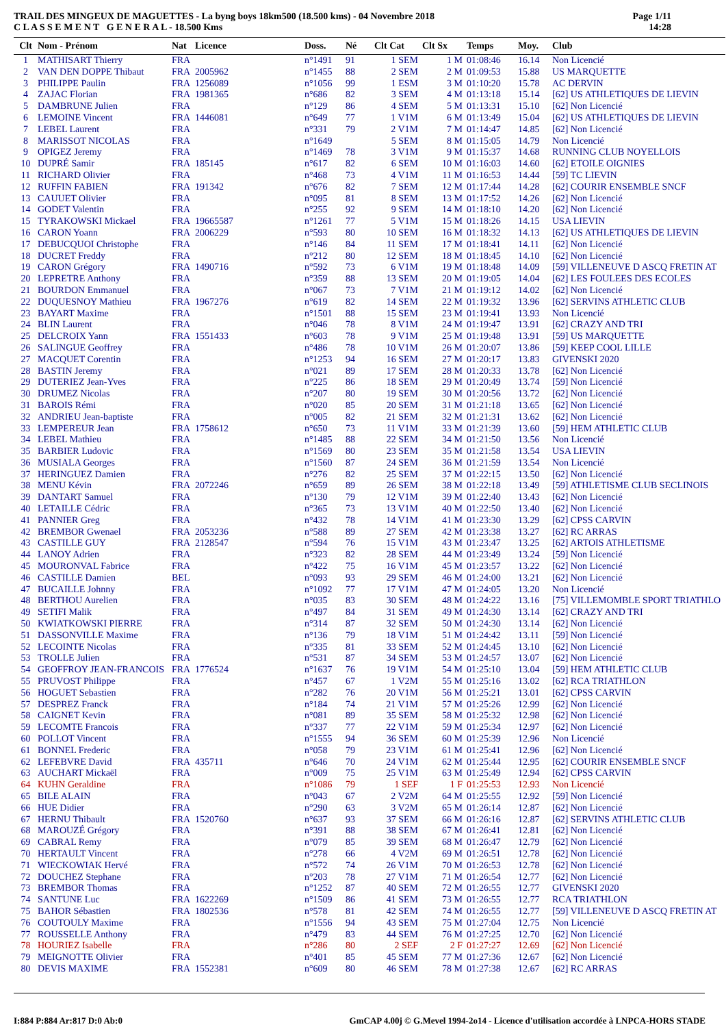TRAIL DES MINGEUX DE MAGUETTES - La byng boys 18km500 (18.500 kms) - 04 Novembre 2018
C L A S S E M E N T G E N E R A L - 18.500 Kms
Page 1/11
14:28
| Clt | Nom - Prénom | Nat | Licence | Doss. | Né | Clt Cat | Clt Sx | Temps | Moy. | Club |
| --- | --- | --- | --- | --- | --- | --- | --- | --- | --- | --- |
| 1 | MATHISART Thierry | FRA | | n°1491 | 91 | 1 SEM | 1 M | 01:08:46 | 16.14 | Non Licencié |
| 2 | VAN DEN DOPPE Thibaut | FRA | 2005962 | n°1455 | 88 | 2 SEM | 2 M | 01:09:53 | 15.88 | US MARQUETTE |
| 3 | PHILIPPE Paulin | FRA | 1256089 | n°1056 | 99 | 1 ESM | 3 M | 01:10:20 | 15.78 | AC DERVIN |
| 4 | ZAJAC Florian | FRA | 1981365 | n°686 | 82 | 3 SEM | 4 M | 01:13:18 | 15.14 | [62] US ATHLETIQUES DE LIEVIN |
| 5 | DAMBRUNE Julien | FRA | | n°129 | 86 | 4 SEM | 5 M | 01:13:31 | 15.10 | [62] Non Licencié |
| 6 | LEMOINE Vincent | FRA | 1446081 | n°649 | 77 | 1 V1M | 6 M | 01:13:49 | 15.04 | [62] US ATHLETIQUES DE LIEVIN |
| 7 | LEBEL Laurent | FRA | | n°331 | 79 | 2 V1M | 7 M | 01:14:47 | 14.85 | [62] Non Licencié |
| 8 | MARISSOT NICOLAS | FRA | | n°1649 | | 5 SEM | 8 M | 01:15:05 | 14.79 | Non Licencié |
| 9 | OPIGEZ Jeremy | FRA | | n°1469 | 78 | 3 V1M | 9 M | 01:15:37 | 14.68 | RUNNING CLUB NOYELLOIS |
| 10 | DUPRÉ Samir | FRA | 185145 | n°617 | 82 | 6 SEM | 10 M | 01:16:03 | 14.60 | [62] ETOILE OIGNIES |
| 11 | RICHARD Olivier | FRA | | n°468 | 73 | 4 V1M | 11 M | 01:16:53 | 14.44 | [59] TC LIEVIN |
| 12 | RUFFIN FABIEN | FRA | 191342 | n°676 | 82 | 7 SEM | 12 M | 01:17:44 | 14.28 | [62] COURIR ENSEMBLE SNCF |
| 13 | CAUUET Olivier | FRA | | n°095 | 81 | 8 SEM | 13 M | 01:17:52 | 14.26 | [62] Non Licencié |
| 14 | GODET Valentin | FRA | | n°255 | 92 | 9 SEM | 14 M | 01:18:10 | 14.20 | [62] Non Licencié |
| 15 | TYRAKOWSKI Mickael | FRA | 19665587 | n°1261 | 77 | 5 V1M | 15 M | 01:18:26 | 14.15 | USA LIEVIN |
| 16 | CARON Yoann | FRA | 2006229 | n°593 | 80 | 10 SEM | 16 M | 01:18:32 | 14.13 | [62] US ATHLETIQUES DE LIEVIN |
| 17 | DEBUCQUOI Christophe | FRA | | n°146 | 84 | 11 SEM | 17 M | 01:18:41 | 14.11 | [62] Non Licencié |
| 18 | DUCRET Freddy | FRA | | n°212 | 80 | 12 SEM | 18 M | 01:18:45 | 14.10 | [62] Non Licencié |
| 19 | CARON Grégory | FRA | 1490716 | n°592 | 73 | 6 V1M | 19 M | 01:18:48 | 14.09 | [59] VILLENEUVE D ASCQ FRETIN AT |
| 20 | LEPRETRE Anthony | FRA | | n°359 | 88 | 13 SEM | 20 M | 01:19:05 | 14.04 | [62] LES FOULEES DES ECOLES |
| 21 | BOURDON Emmanuel | FRA | | n°067 | 73 | 7 V1M | 21 M | 01:19:12 | 14.02 | [62] Non Licencié |
| 22 | DUQUESNOY Mathieu | FRA | 1967276 | n°619 | 82 | 14 SEM | 22 M | 01:19:32 | 13.96 | [62] SERVINS ATHLETIC CLUB |
| 23 | BAYART Maxime | FRA | | n°1501 | 88 | 15 SEM | 23 M | 01:19:41 | 13.93 | Non Licencié |
| 24 | BLIN Laurent | FRA | | n°046 | 78 | 8 V1M | 24 M | 01:19:47 | 13.91 | [62] CRAZY AND TRI |
| 25 | DELCROIX Yann | FRA | 1551433 | n°603 | 78 | 9 V1M | 25 M | 01:19:48 | 13.91 | [59] US MARQUETTE |
| 26 | SALINGUE Geoffrey | FRA | | n°486 | 78 | 10 V1M | 26 M | 01:20:07 | 13.86 | [59] KEEP COOL LILLE |
| 27 | MACQUET Corentin | FRA | | n°1253 | 94 | 16 SEM | 27 M | 01:20:17 | 13.83 | GIVENSKI 2020 |
| 28 | BASTIN Jeremy | FRA | | n°021 | 89 | 17 SEM | 28 M | 01:20:33 | 13.78 | [62] Non Licencié |
| 29 | DUTERIEZ Jean-Yves | FRA | | n°225 | 86 | 18 SEM | 29 M | 01:20:49 | 13.74 | [59] Non Licencié |
| 30 | DRUMEZ Nicolas | FRA | | n°207 | 80 | 19 SEM | 30 M | 01:20:56 | 13.72 | [62] Non Licencié |
| 31 | BAROIS Rémi | FRA | | n°020 | 85 | 20 SEM | 31 M | 01:21:18 | 13.65 | [62] Non Licencié |
| 32 | ANDRIEU Jean-baptiste | FRA | | n°005 | 82 | 21 SEM | 32 M | 01:21:31 | 13.62 | [62] Non Licencié |
| 33 | LEMPEREUR Jean | FRA | 1758612 | n°650 | 73 | 11 V1M | 33 M | 01:21:39 | 13.60 | [59] HEM ATHLETIC CLUB |
| 34 | LEBEL Mathieu | FRA | | n°1485 | 88 | 22 SEM | 34 M | 01:21:50 | 13.56 | Non Licencié |
| 35 | BARBIER Ludovic | FRA | | n°1569 | 80 | 23 SEM | 35 M | 01:21:58 | 13.54 | USA LIEVIN |
| 36 | MUSIALA Georges | FRA | | n°1560 | 87 | 24 SEM | 36 M | 01:21:59 | 13.54 | Non Licencié |
| 37 | HERINGUEZ Damien | FRA | | n°276 | 82 | 25 SEM | 37 M | 01:22:15 | 13.50 | [62] Non Licencié |
| 38 | MENU Kévin | FRA | 2072246 | n°659 | 89 | 26 SEM | 38 M | 01:22:18 | 13.49 | [59] ATHLETISME CLUB SECLINOIS |
| 39 | DANTART Samuel | FRA | | n°130 | 79 | 12 V1M | 39 M | 01:22:40 | 13.43 | [62] Non Licencié |
| 40 | LETAILLE Cédric | FRA | | n°365 | 73 | 13 V1M | 40 M | 01:22:50 | 13.40 | [62] Non Licencié |
| 41 | PANNIER Greg | FRA | | n°432 | 78 | 14 V1M | 41 M | 01:23:30 | 13.29 | [62] CPSS CARVIN |
| 42 | BREMBOR Gwenael | FRA | 2053236 | n°588 | 89 | 27 SEM | 42 M | 01:23:38 | 13.27 | [62] RC ARRAS |
| 43 | CASTILLE GUY | FRA | 2128547 | n°594 | 76 | 15 V1M | 43 M | 01:23:47 | 13.25 | [62] ARTOIS ATHLETISME |
| 44 | LANOY Adrien | FRA | | n°323 | 82 | 28 SEM | 44 M | 01:23:49 | 13.24 | [59] Non Licencié |
| 45 | MOURONVAL Fabrice | FRA | | n°422 | 75 | 16 V1M | 45 M | 01:23:57 | 13.22 | [62] Non Licencié |
| 46 | CASTILLE Damien | BEL | | n°093 | 93 | 29 SEM | 46 M | 01:24:00 | 13.21 | [62] Non Licencié |
| 47 | BUCAILLE Johnny | FRA | | n°1092 | 77 | 17 V1M | 47 M | 01:24:05 | 13.20 | Non Licencié |
| 48 | BERTHOU Aurelien | FRA | | n°035 | 83 | 30 SEM | 48 M | 01:24:22 | 13.16 | [75] VILLEMOMBLE SPORT TRIATHLO |
| 49 | SETIFI Malik | FRA | | n°497 | 84 | 31 SEM | 49 M | 01:24:30 | 13.14 | [62] CRAZY AND TRI |
| 50 | KWIATKOWSKI PIERRE | FRA | | n°314 | 87 | 32 SEM | 50 M | 01:24:30 | 13.14 | [62] Non Licencié |
| 51 | DASSONVILLE Maxime | FRA | | n°136 | 79 | 18 V1M | 51 M | 01:24:42 | 13.11 | [59] Non Licencié |
| 52 | LECOINTE Nicolas | FRA | | n°335 | 81 | 33 SEM | 52 M | 01:24:45 | 13.10 | [62] Non Licencié |
| 53 | TROLLE Julien | FRA | | n°531 | 87 | 34 SEM | 53 M | 01:24:57 | 13.07 | [62] Non Licencié |
| 54 | GEOFFROY JEAN-FRANCOIS | FRA | 1776524 | n°1637 | 76 | 19 V1M | 54 M | 01:25:10 | 13.04 | [59] HEM ATHLETIC CLUB |
| 55 | PRUVOST Philippe | FRA | | n°457 | 67 | 1 V2M | 55 M | 01:25:16 | 13.02 | [62] RCA TRIATHLON |
| 56 | HOGUET Sebastien | FRA | | n°282 | 76 | 20 V1M | 56 M | 01:25:21 | 13.01 | [62] CPSS CARVIN |
| 57 | DESPREZ Franck | FRA | | n°184 | 74 | 21 V1M | 57 M | 01:25:26 | 12.99 | [62] Non Licencié |
| 58 | CAIGNET Kevin | FRA | | n°081 | 89 | 35 SEM | 58 M | 01:25:32 | 12.98 | [62] Non Licencié |
| 59 | LECOMTE Francois | FRA | | n°337 | 77 | 22 V1M | 59 M | 01:25:34 | 12.97 | [62] Non Licencié |
| 60 | POLLOT Vincent | FRA | | n°1555 | 94 | 36 SEM | 60 M | 01:25:39 | 12.96 | Non Licencié |
| 61 | BONNEL Frederic | FRA | | n°058 | 79 | 23 V1M | 61 M | 01:25:41 | 12.96 | [62] Non Licencié |
| 62 | LEFEBVRE David | FRA | 435711 | n°646 | 70 | 24 V1M | 62 M | 01:25:44 | 12.95 | [62] COURIR ENSEMBLE SNCF |
| 63 | AUCHART Mickaël | FRA | | n°009 | 75 | 25 V1M | 63 M | 01:25:49 | 12.94 | [62] CPSS CARVIN |
| 64 | KUHN Geraldine | FRA | | n°1086 | 79 | 1 SEF | 1 F | 01:25:53 | 12.93 | Non Licencié |
| 65 | BILE ALAIN | FRA | | n°043 | 67 | 2 V2M | 64 M | 01:25:55 | 12.92 | [59] Non Licencié |
| 66 | HUE Didier | FRA | | n°290 | 63 | 3 V2M | 65 M | 01:26:14 | 12.87 | [62] Non Licencié |
| 67 | HERNU Thibault | FRA | 1520760 | n°637 | 93 | 37 SEM | 66 M | 01:26:16 | 12.87 | [62] SERVINS ATHLETIC CLUB |
| 68 | MAROUZÉ Grégory | FRA | | n°391 | 88 | 38 SEM | 67 M | 01:26:41 | 12.81 | [62] Non Licencié |
| 69 | CABRAL Remy | FRA | | n°079 | 85 | 39 SEM | 68 M | 01:26:47 | 12.79 | [62] Non Licencié |
| 70 | HERTAULT Vincent | FRA | | n°278 | 66 | 4 V2M | 69 M | 01:26:51 | 12.78 | [62] Non Licencié |
| 71 | WIECKOWIAK Hervé | FRA | | n°572 | 74 | 26 V1M | 70 M | 01:26:53 | 12.78 | [62] Non Licencié |
| 72 | DOUCHEZ Stephane | FRA | | n°203 | 78 | 27 V1M | 71 M | 01:26:54 | 12.77 | [62] Non Licencié |
| 73 | BREMBOR Thomas | FRA | | n°1252 | 87 | 40 SEM | 72 M | 01:26:55 | 12.77 | GIVENSKI 2020 |
| 74 | SANTUNE Luc | FRA | 1622269 | n°1509 | 86 | 41 SEM | 73 M | 01:26:55 | 12.77 | RCA TRIATHLON |
| 75 | BAHOR Sébastien | FRA | 1802536 | n°578 | 81 | 42 SEM | 74 M | 01:26:55 | 12.77 | [59] VILLENEUVE D ASCQ FRETIN AT |
| 76 | COUTOULY Maxime | FRA | | n°1556 | 94 | 43 SEM | 75 M | 01:27:04 | 12.75 | Non Licencié |
| 77 | ROUSSELLE Anthony | FRA | | n°479 | 83 | 44 SEM | 76 M | 01:27:25 | 12.70 | [62] Non Licencié |
| 78 | HOURIEZ Isabelle | FRA | | n°286 | 80 | 2 SEF | 2 F | 01:27:27 | 12.69 | [62] Non Licencié |
| 79 | MEIGNOTTE Olivier | FRA | | n°401 | 85 | 45 SEM | 77 M | 01:27:36 | 12.67 | [62] Non Licencié |
| 80 | DEVIS MAXIME | FRA | 1552381 | n°609 | 80 | 46 SEM | 78 M | 01:27:38 | 12.67 | [62] RC ARRAS |
I:884 P:884 Ar:817 D:0 Ab:0 GmCAP 4.00j © G.Mevel 1994-2o14 - Licence d'utilisation accordée à LNPCA-HORS STADE